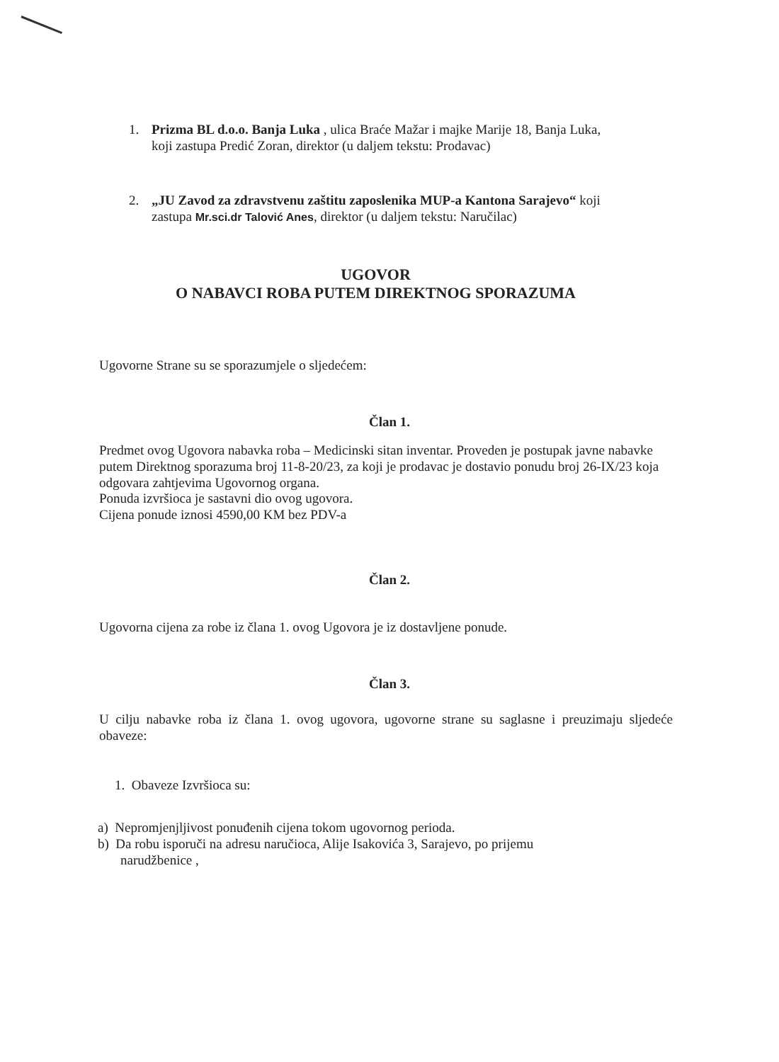1. Prizma BL d.o.o. Banja Luka , ulica Braće Mažar i majke Marije 18, Banja Luka,
koji zastupa Predić Zoran, direktor (u daljem tekstu: Prodavac)
2. „JU Zavod za zdravstvenu zaštitu zaposlenika MUP-a Kantona Sarajevo“ koji
zastupa Mr.sci.dr Talović Anes, direktor (u daljem tekstu: Naručilac)
UGOVOR
O NABAVCI ROBA PUTEM DIREKTNOG SPORAZUMA
Ugovorne Strane su se sporazumjele o sljedećem:
Član 1.
Predmet ovog Ugovora nabavka roba – Medicinski sitan inventar. Proveden je postupak javne nabavke putem Direktnog sporazuma broj 11-8-20/23, za koji je prodavac je dostavio ponudu broj 26-IX/23 koja odgovara zahtjevima Ugovornog organa.
Ponuda izvršioca je sastavni dio ovog ugovora.
Cijena ponude iznosi 4590,00 KM bez PDV-a
Član 2.
Ugovorna cijena za robe iz člana 1. ovog Ugovora je iz dostavljene ponude.
Član 3.
U cilju nabavke roba iz člana 1. ovog ugovora, ugovorne strane su saglasne i preuzimaju sljedeće obaveze:
1. Obaveze Izvršioca su:
a) Nepromjenjljivost ponuđenih cijena tokom ugovornog perioda.
b) Da robu isporuči na adresu naručioca, Alije Isakovića 3, Sarajevo, po prijemu
narudžbenice ,